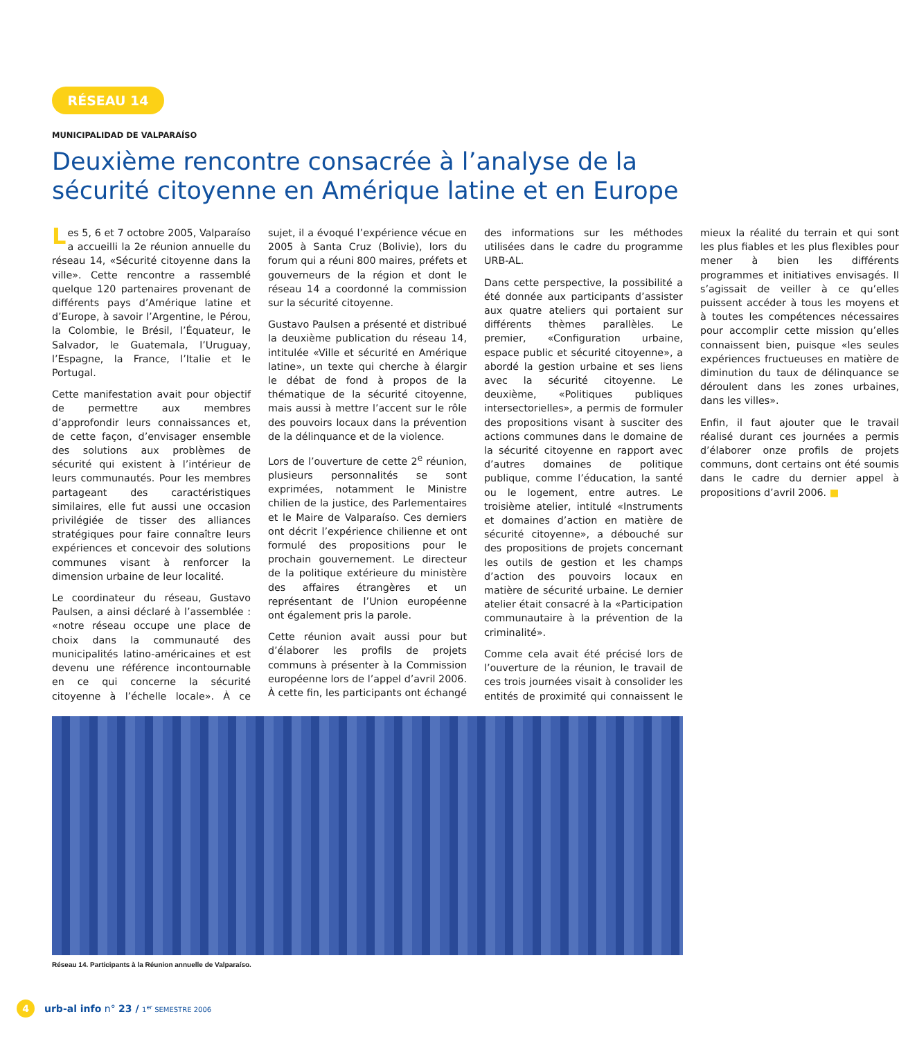RÉSEAU 14
MUNICIPALIDAD DE VALPARAÍSO
Deuxième rencontre consacrée à l’analyse de la sécurité citoyenne en Amérique latine et en Europe
Les 5, 6 et 7 octobre 2005, Valparaíso a accueilli la 2e réunion annuelle du réseau 14, «Sécurité citoyenne dans la ville». Cette rencontre a rassemblé quelque 120 partenaires provenant de différents pays d’Amérique latine et d’Europe, à savoir l’Argentine, le Pérou, la Colombie, le Brésil, l’Équateur, le Salvador, le Guatemala, l’Uruguay, l’Espagne, la France, l’Italie et le Portugal.
Cette manifestation avait pour objectif de permettre aux membres d’approfondir leurs connaissances et, de cette façon, d’envisager ensemble des solutions aux problèmes de sécurité qui existent à l’intérieur de leurs communautés. Pour les membres partageant des caractéristiques similaires, elle fut aussi une occasion privilégiée de tisser des alliances stratégiques pour faire connaître leurs expériences et concevoir des solutions communes visant à renforcer la dimension urbaine de leur localité.
Le coordinateur du réseau, Gustavo Paulsen, a ainsi déclaré à l’assemblée : «notre réseau occupe une place de choix dans la communauté des municipalités latino-américaines et est devenu une référence incontournable en ce qui concerne la sécurité citoyenne à l’échelle locale». À ce sujet, il a évoqué l’expérience vécue en 2005 à Santa Cruz (Bolivie), lors du forum qui a réuni 800 maires, préfets et gouverneurs de la région et dont le réseau 14 a coordonné la commission sur la sécurité citoyenne.
Gustavo Paulsen a présenté et distribué la deuxième publication du réseau 14, intitulée «Ville et sécurité en Amérique latine», un texte qui cherche à élargir le débat de fond à propos de la thématique de la sécurité citoyenne, mais aussi à mettre l’accent sur le rôle des pouvoirs locaux dans la prévention de la délinquance et de la violence.
Lors de l’ouverture de cette 2<sup>e</sup> réunion, plusieurs personnalités se sont exprimées, notamment le Ministre chilien de la justice, des Parlementaires et le Maire de Valparaíso. Ces derniers ont décrit l’expérience chilienne et ont formulé des propositions pour le prochain gouvernement. Le directeur de la politique extérieure du ministère des affaires étrangères et un représentant de l’Union européenne ont également pris la parole.
Cette réunion avait aussi pour but d’élaborer les profils de projets communs à présenter à la Commission européenne lors de l’appel d’avril 2006. À cette fin, les participants ont échangé des informations sur les méthodes utilisées dans le cadre du programme URB-AL.
Dans cette perspective, la possibilité a été donnée aux participants d’assister aux quatre ateliers qui portaient sur différents thèmes parallèles. Le premier, «Configuration urbaine, espace public et sécurité citoyenne», a abordé la gestion urbaine et ses liens avec la sécurité citoyenne. Le deuxième, «Politiques publiques intersectorielles», a permis de formuler des propositions visant à susciter des actions communes dans le domaine de la sécurité citoyenne en rapport avec d’autres domaines de politique publique, comme l’éducation, la santé ou le logement, entre autres. Le troisième atelier, intitulé «Instruments et domaines d’action en matière de sécurité citoyenne», a débouché sur des propositions de projets concernant les outils de gestion et les champs d’action des pouvoirs locaux en matière de sécurité urbaine. Le dernier atelier était consacré à la «Participation communautaire à la prévention de la criminalité».
Comme cela avait été précisé lors de l’ouverture de la réunion, le travail de ces trois journées visait à consolider les entités de proximité qui connaissent le mieux la réalité du terrain et qui sont les plus fiables et les plus flexibles pour mener à bien les différents programmes et initiatives envisagés. Il s’agissait de veiller à ce qu’elles puissent accéder à tous les moyens et à toutes les compétences nécessaires pour accomplir cette mission qu’elles connaissent bien, puisque «les seules expériences fructueuses en matière de diminution du taux de délinquance se déroulent dans les zones urbaines, dans les villes».
Enfin, il faut ajouter que le travail réalisé durant ces journées a permis d’élaborer onze profils de projets communs, dont certains ont été soumis dans le cadre du dernier appel à propositions d’avril 2006. ■
Réseau 14. Participants à la Réunion annuelle de Valparaíso.
4 urb-al info n° 23 / 1<sup>er</sup> SEMESTRE 2006